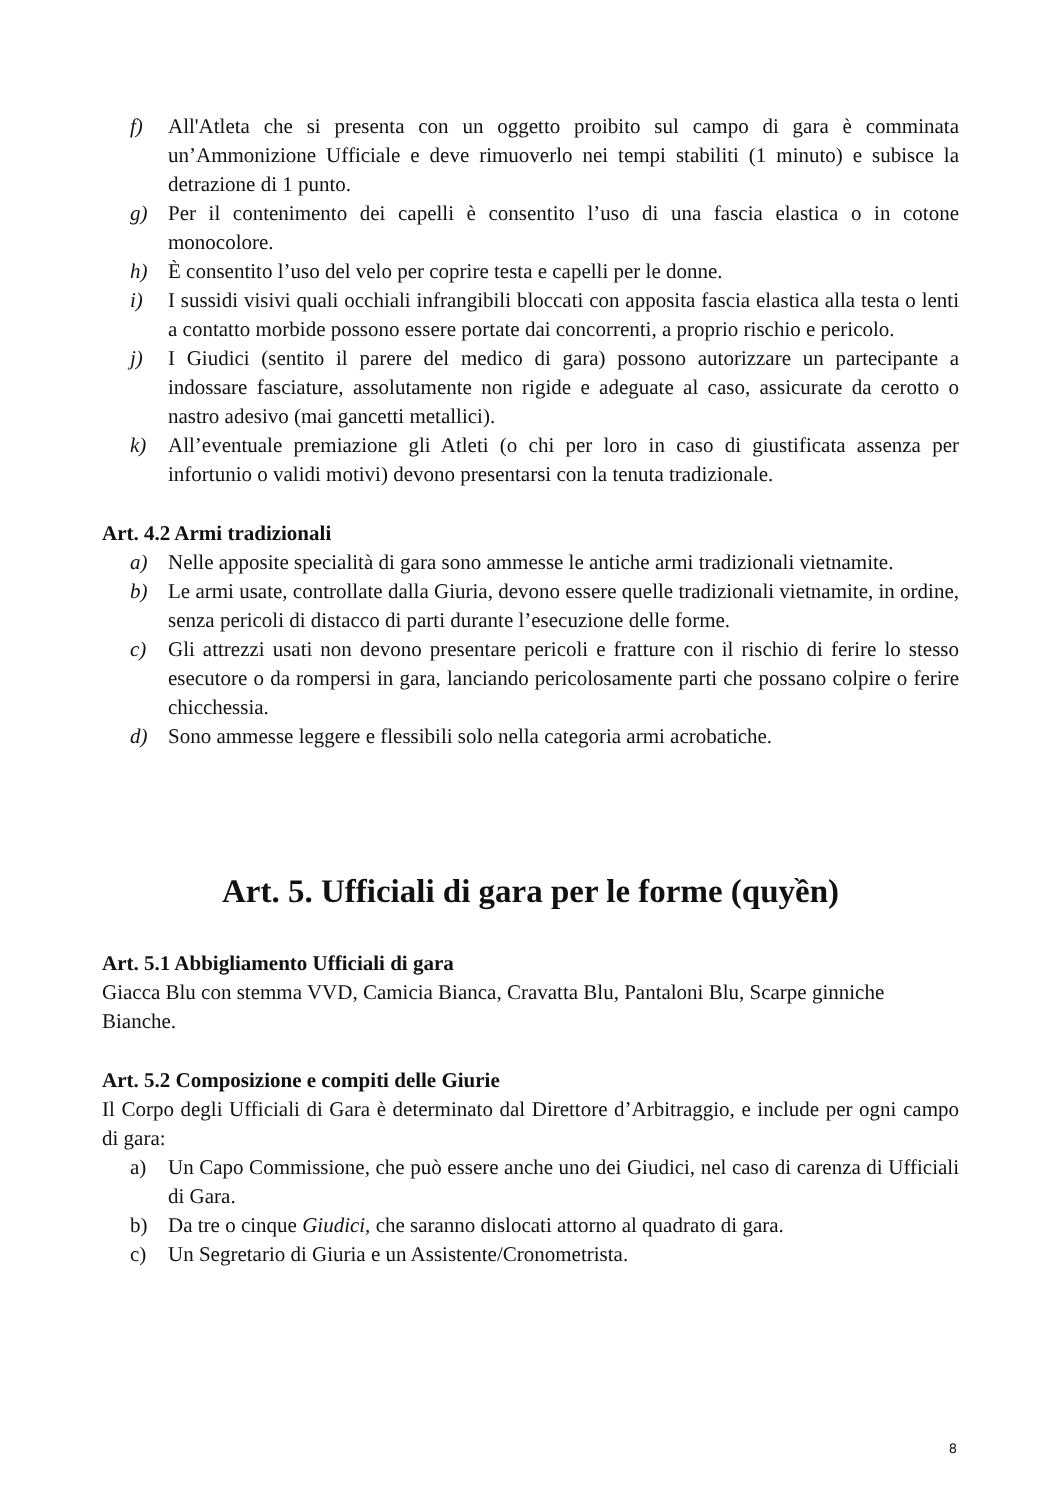f) All'Atleta che si presenta con un oggetto proibito sul campo di gara è comminata un’Ammonizione Ufficiale e deve rimuoverlo nei tempi stabiliti (1 minuto) e subisce la detrazione di 1 punto.
g) Per il contenimento dei capelli è consentito l’uso di una fascia elastica o in cotone monocolore.
h) È consentito l’uso del velo per coprire testa e capelli per le donne.
i) I sussidi visivi quali occhiali infrangibili bloccati con apposita fascia elastica alla testa o lenti a contatto morbide possono essere portate dai concorrenti, a proprio rischio e pericolo.
j) I Giudici (sentito il parere del medico di gara) possono autorizzare un partecipante a indossare fasciature, assolutamente non rigide e adeguate al caso, assicurate da cerotto o nastro adesivo (mai gancetti metallici).
k) All’eventuale premiazione gli Atleti (o chi per loro in caso di giustificata assenza per infortunio o validi motivi) devono presentarsi con la tenuta tradizionale.
Art. 4.2 Armi tradizionali
a) Nelle apposite specialità di gara sono ammesse le antiche armi tradizionali vietnamite.
b) Le armi usate, controllate dalla Giuria, devono essere quelle tradizionali vietnamite, in ordine, senza pericoli di distacco di parti durante l’esecuzione delle forme.
c) Gli attrezzi usati non devono presentare pericoli e fratture con il rischio di ferire lo stesso esecutore o da rompersi in gara, lanciando pericolosamente parti che possano colpire o ferire chicchessia.
d) Sono ammesse leggere e flessibili solo nella categoria armi acrobatiche.
Art. 5. Ufficiali di gara per le forme (quyền)
Art. 5.1 Abbigliamento Ufficiali di gara
Giacca Blu con stemma VVD, Camicia Bianca, Cravatta Blu, Pantaloni Blu, Scarpe ginniche Bianche.
Art. 5.2 Composizione e compiti delle Giurie
Il Corpo degli Ufficiali di Gara è determinato dal Direttore d’Arbitraggio, e include per ogni campo di gara:
a) Un Capo Commissione, che può essere anche uno dei Giudici, nel caso di carenza di Ufficiali di Gara.
b) Da tre o cinque Giudici, che saranno dislocati attorno al quadrato di gara.
c) Un Segretario di Giuria e un Assistente/Cronometrista.
8